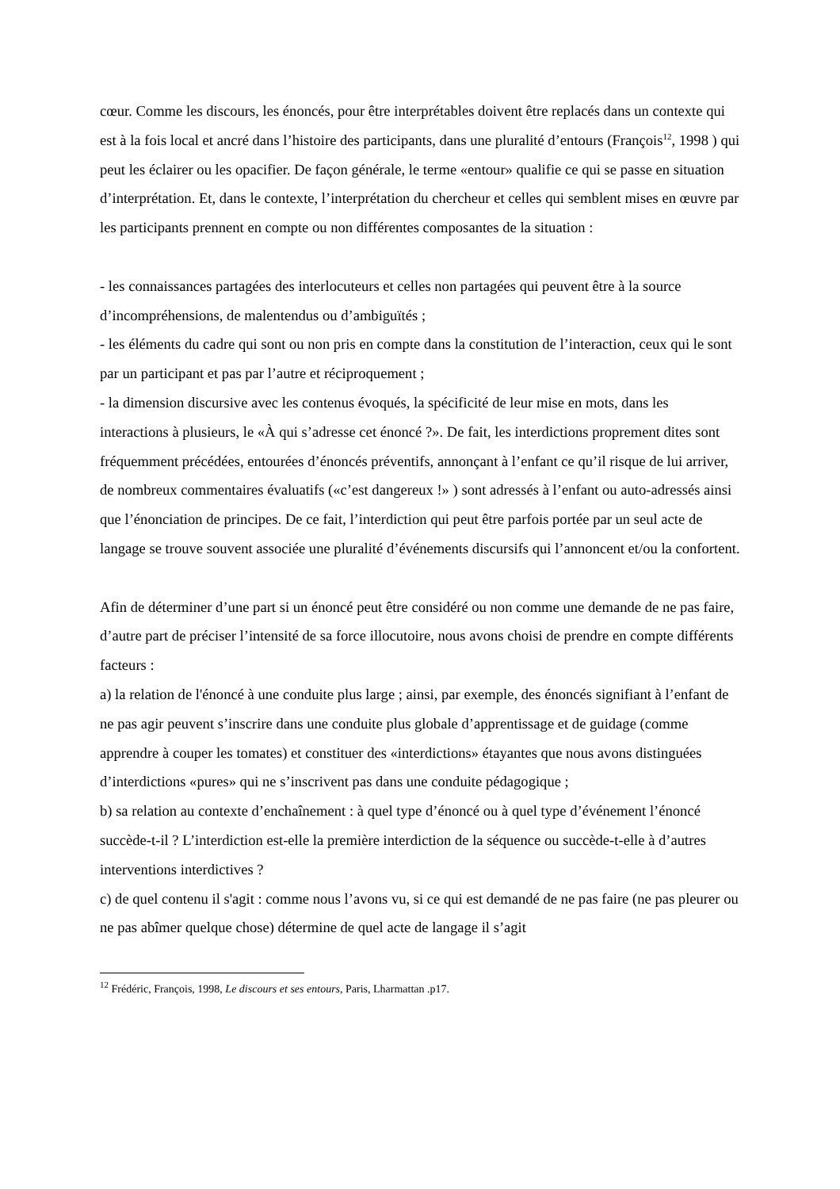cœur. Comme les discours, les énoncés, pour être interprétables doivent être replacés dans un contexte qui est à la fois local et ancré dans l’histoire des participants, dans une pluralité d’entours (François<sup>12</sup>, 1998 ) qui peut les éclairer ou les opacifier. De façon générale, le terme «entour» qualifie ce qui se passe en situation d’interprétation. Et, dans le contexte, l’interprétation du chercheur et celles qui semblent mises en œuvre par les participants prennent en compte ou non différentes composantes de la situation :
- les connaissances partagées des interlocuteurs et celles non partagées qui peuvent être à la source d’incompréhensions, de malentendus ou d’ambiguïtés ;
- les éléments du cadre qui sont ou non pris en compte dans la constitution de l’interaction, ceux qui le sont par un participant et pas par l’autre et réciproquement ;
- la dimension discursive avec les contenus évoqués, la spécificité de leur mise en mots, dans les interactions à plusieurs, le «À qui s’adresse cet énoncé ?». De fait, les interdictions proprement dites sont fréquemment précédées, entourées d’énoncés préventifs, annonçant à l’enfant ce qu’il risque de lui arriver, de nombreux commentaires évaluatifs («c’est dangereux !» ) sont adressés à l’enfant ou auto-adressés ainsi que l’énonciation de principes. De ce fait, l’interdiction qui peut être parfois portée par un seul acte de langage se trouve souvent associée une pluralité d’événements discursifs qui l’annoncent et/ou la confortent.
Afin de déterminer d’une part si un énoncé peut être considéré ou non comme une demande de ne pas faire, d’autre part de préciser l’intensité de sa force illocutoire, nous avons choisi de prendre en compte différents facteurs :
a) la relation de l'énoncé à une conduite plus large ; ainsi, par exemple, des énoncés signifiant à l’enfant de ne pas agir peuvent s’inscrire dans une conduite plus globale d’apprentissage et de guidage (comme apprendre à couper les tomates) et constituer des «interdictions» étayantes que nous avons distinguées d’interdictions «pures» qui ne s’inscrivent pas dans une conduite pédagogique ;
b) sa relation au contexte d’enchaînement : à quel type d’énoncé ou à quel type d’événement l’énoncé succède-t-il ? L’interdiction est-elle la première interdiction de la séquence ou succède-t-elle à d’autres interventions interdictives ?
c) de quel contenu il s'agit : comme nous l’avons vu, si ce qui est demandé de ne pas faire (ne pas pleurer ou ne pas abîmer quelque chose) détermine de quel acte de langage il s’agit
<sup>12</sup> Frédéric, François, 1998, Le discours et ses entours, Paris, Lharmattan .p17.